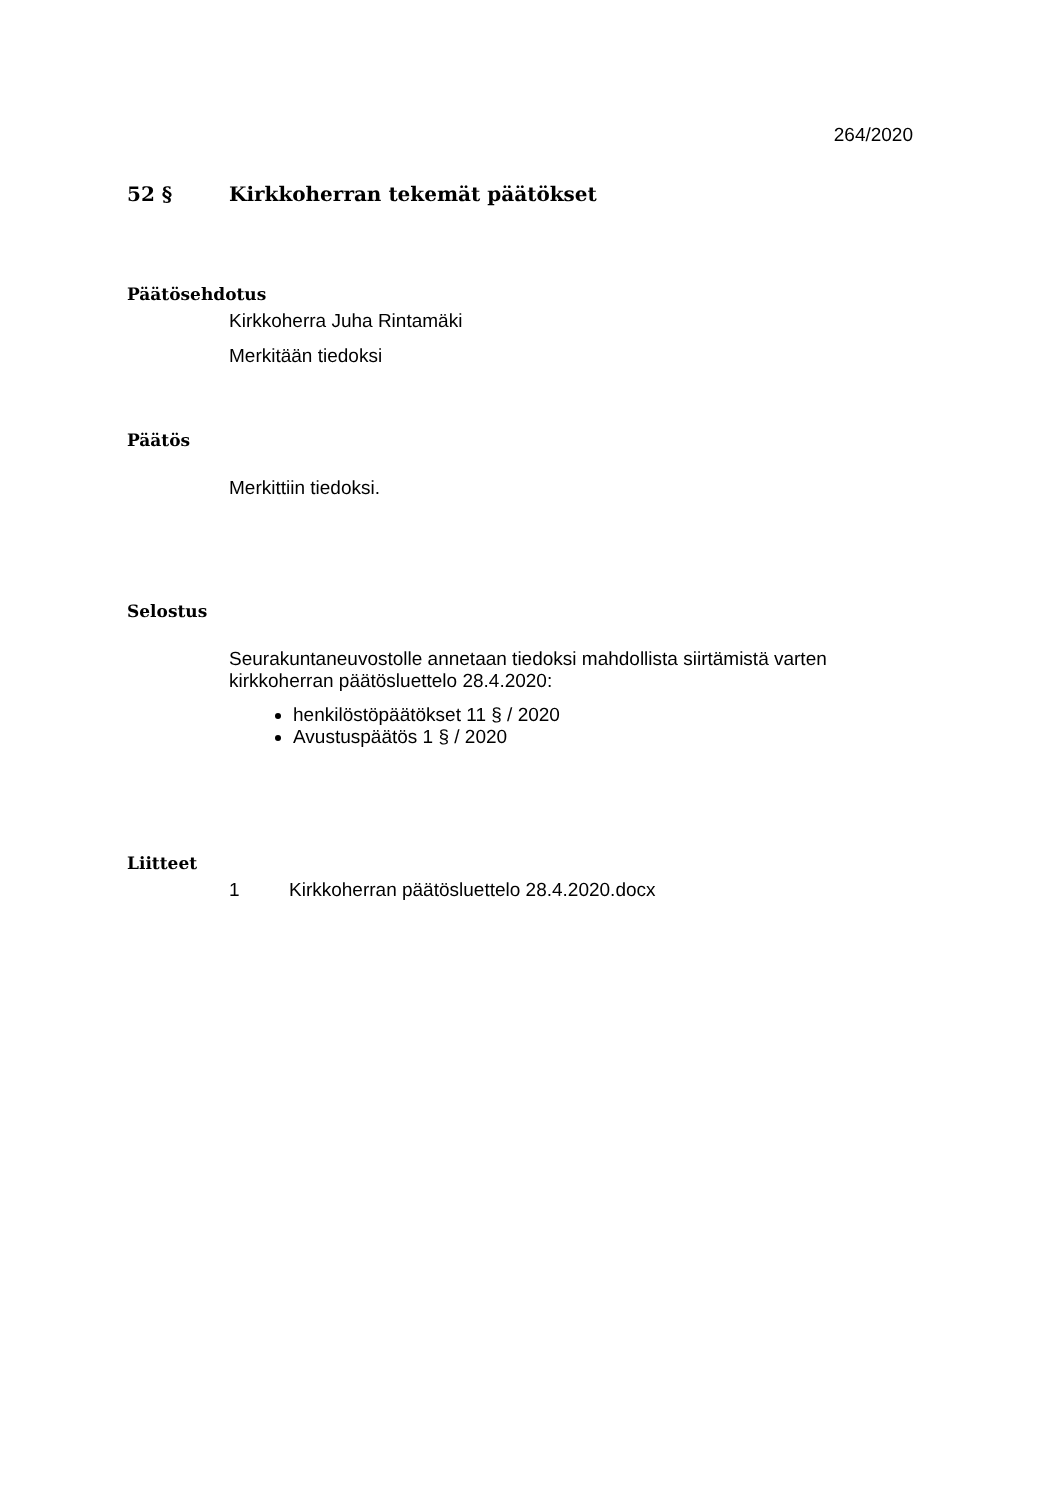264/2020
52 § Kirkkoherran tekemät päätökset
Päätösehdotus
Kirkkoherra Juha Rintamäki
Merkitään tiedoksi
Päätös
Merkittiin tiedoksi.
Selostus
Seurakuntaneuvostolle annetaan tiedoksi mahdollista siirtämistä varten kirkkoherran päätösluettelo 28.4.2020:
henkilöstöpäätökset 11 § / 2020
Avustuspäätös 1 § / 2020
Liitteet
1 Kirkkoherran päätösluettelo 28.4.2020.docx